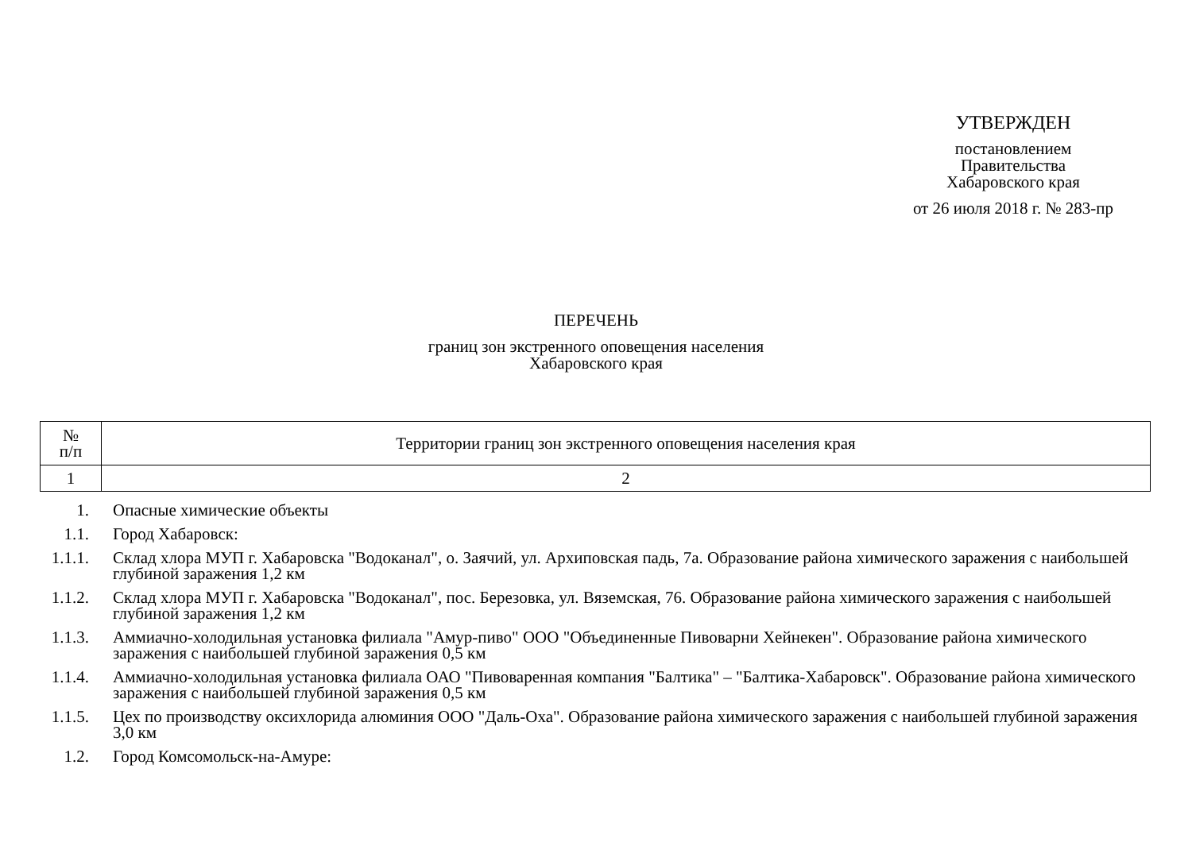УТВЕРЖДЕН
постановлением
Правительства
Хабаровского края
от 26 июля 2018 г. № 283-пр
ПЕРЕЧЕНЬ
границ зон экстренного оповещения населения
Хабаровского края
| № п/п | Территории границ зон экстренного оповещения населения края |
| --- | --- |
| 1 | 2 |
| 1. | Опасные химические объекты |
| 1.1. | Город Хабаровск: |
| 1.1.1. | Склад хлора МУП г. Хабаровска "Водоканал", о. Заячий, ул. Архиповская падь, 7а. Образование района химического заражения с наибольшей глубиной заражения 1,2 км |
| 1.1.2. | Склад хлора МУП г. Хабаровска "Водоканал", пос. Березовка, ул. Вяземская, 76. Образование района химического заражения с наибольшей глубиной заражения 1,2 км |
| 1.1.3. | Аммиачно-холодильная установка филиала "Амур-пиво" ООО "Объединенные Пивоварни Хейнекен". Образование района химического заражения с наибольшей глубиной заражения 0,5 км |
| 1.1.4. | Аммиачно-холодильная установка филиала ОАО "Пивоваренная компания "Балтика" – "Балтика-Хабаровск". Образование района химического заражения с наибольшей глубиной заражения 0,5 км |
| 1.1.5. | Цех по производству оксихлорида алюминия ООО "Даль-Оха". Образование района химического заражения с наибольшей глубиной заражения 3,0 км |
| 1.2. | Город Комсомольск-на-Амуре: |